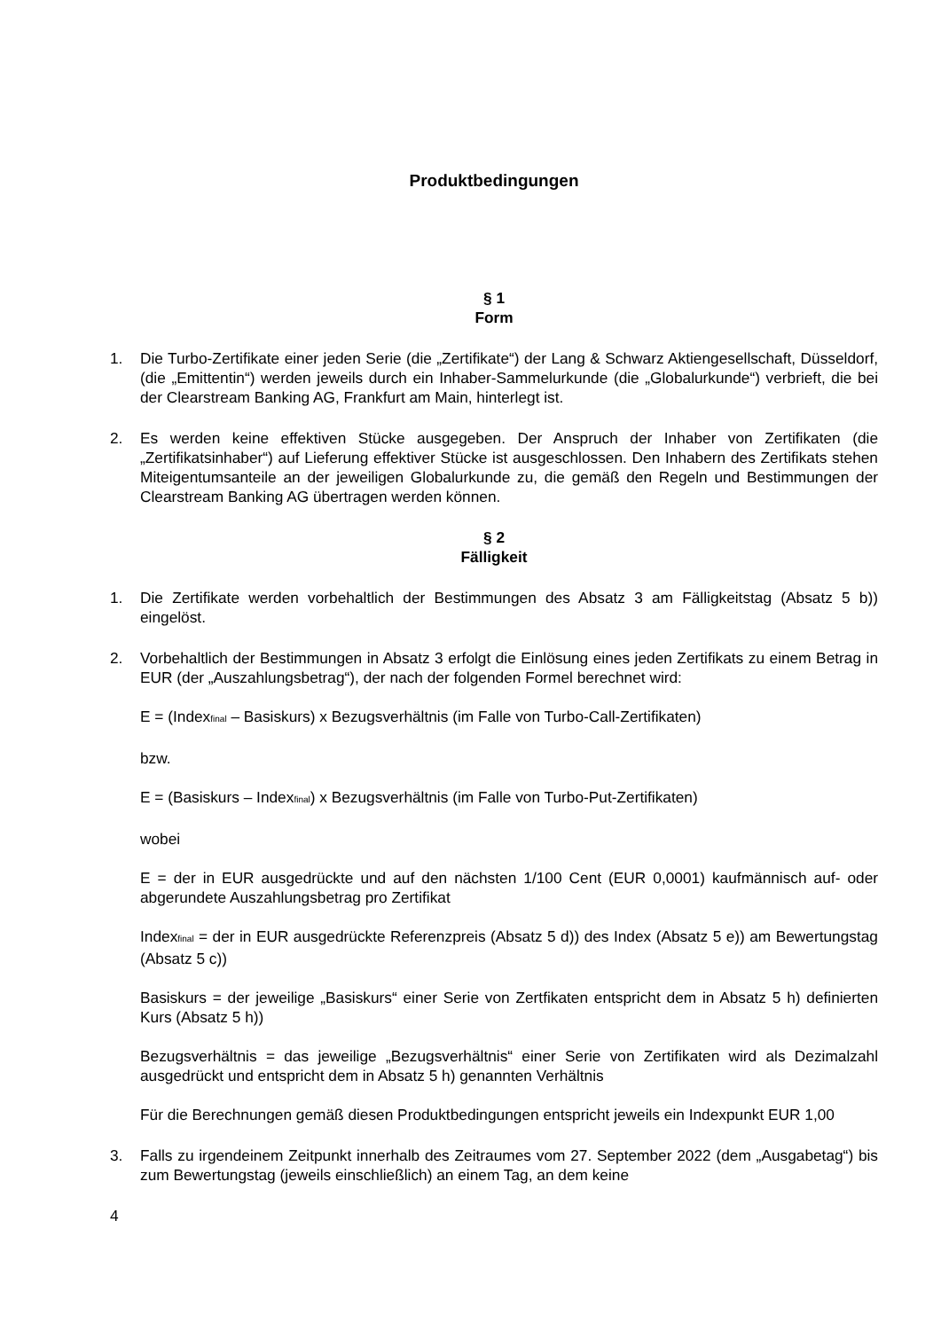Produktbedingungen
§ 1
Form
1. Die Turbo-Zertifikate einer jeden Serie (die „Zertifikate“) der Lang & Schwarz Aktiengesellschaft, Düsseldorf, (die „Emittentin“) werden jeweils durch ein Inhaber-Sammelurkunde (die „Globalurkunde“) verbrieft, die bei der Clearstream Banking AG, Frankfurt am Main, hinterlegt ist.
2. Es werden keine effektiven Stücke ausgegeben. Der Anspruch der Inhaber von Zertifikaten (die „Zertifikatsinhaber“) auf Lieferung effektiver Stücke ist ausgeschlossen. Den Inhabern des Zertifikats stehen Miteigentumsanteile an der jeweiligen Globalurkunde zu, die gemäß den Regeln und Bestimmungen der Clearstream Banking AG übertragen werden können.
§ 2
Fälligkeit
1. Die Zertifikate werden vorbehaltlich der Bestimmungen des Absatz 3 am Fälligkeitstag (Absatz 5 b)) eingelöst.
2. Vorbehaltlich der Bestimmungen in Absatz 3 erfolgt die Einlösung eines jeden Zertifikats zu einem Betrag in EUR (der „Auszahlungsbetrag“), der nach der folgenden Formel berechnet wird:
E = (Index<sub>final</sub> – Basiskurs) x Bezugsverhältnis (im Falle von Turbo-Call-Zertifikaten)
bzw.
E = (Basiskurs – Index<sub>final</sub>) x Bezugsverhältnis (im Falle von Turbo-Put-Zertifikaten)
wobei
E = der in EUR ausgedrückte und auf den nächsten 1/100 Cent (EUR 0,0001) kaufmännisch auf- oder abgerundete Auszahlungsbetrag pro Zertifikat
Index<sub>final</sub> = der in EUR ausgedrückte Referenzpreis (Absatz 5 d)) des Index (Absatz 5 e)) am Bewertungstag (Absatz 5 c))
Basiskurs = der jeweilige „Basiskurs“ einer Serie von Zertfikaten entspricht dem in Absatz 5 h) definierten Kurs (Absatz 5 h))
Bezugsverhältnis = das jeweilige „Bezugsverhältnis“ einer Serie von Zertifikaten wird als Dezimalzahl ausgedrückt und entspricht dem in Absatz 5 h) genannten Verhältnis
Für die Berechnungen gemäß diesen Produktbedingungen entspricht jeweils ein Indexpunkt EUR 1,00
3. Falls zu irgendeinem Zeitpunkt innerhalb des Zeitraumes vom 27. September 2022 (dem „Ausgabetag“) bis zum Bewertungstag (jeweils einschließlich) an einem Tag, an dem keine
4